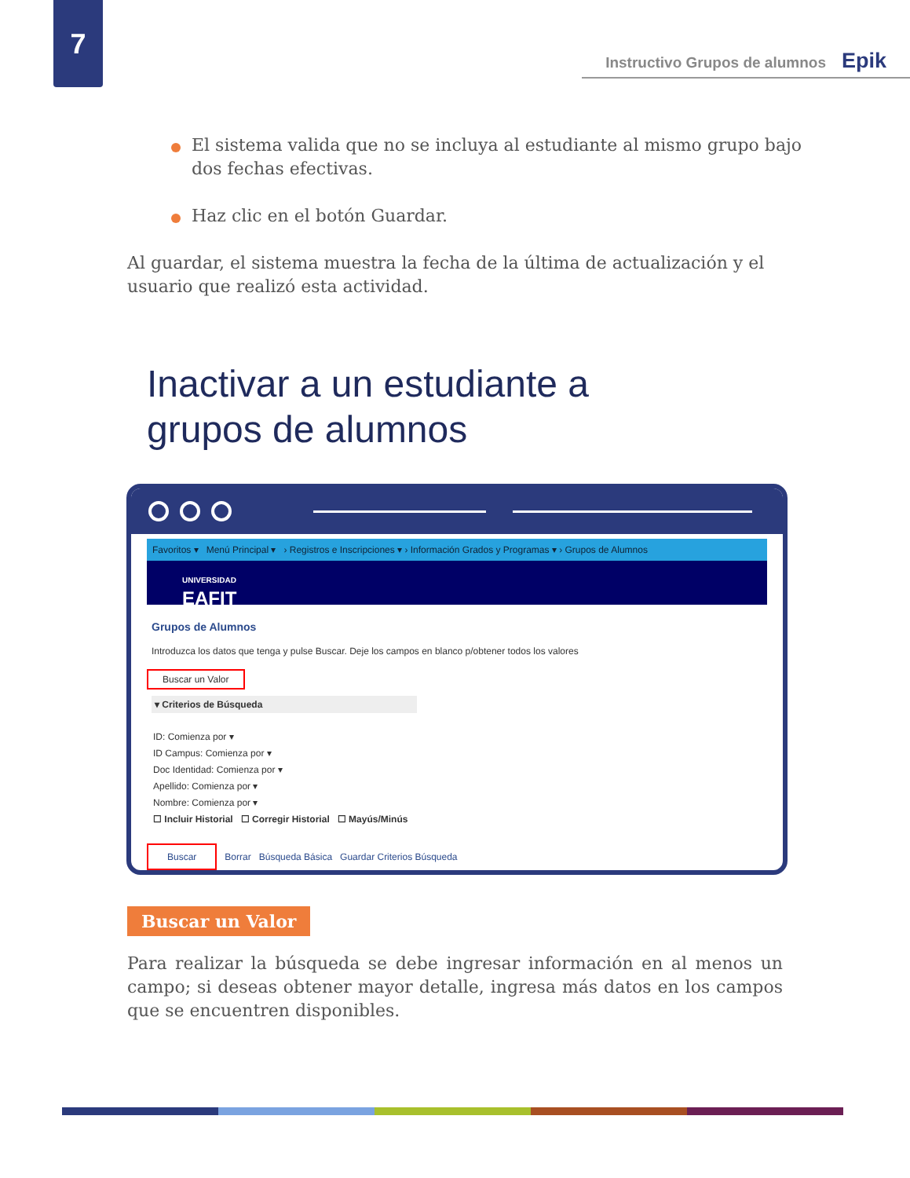7
Instructivo Grupos de alumnos Epik
El sistema valida que no se incluya al estudiante al mismo grupo bajo dos fechas efectivas.
Haz clic en el botón Guardar.
Al guardar, el sistema muestra la fecha de la última de actualización y el usuario que realizó esta actividad.
Inactivar a un estudiante a
grupos de alumnos
Favoritos ▾ Menú Principal ▾ › Registros e Inscripciones ▾ › Información Grados y Programas ▾ › Grupos de Alumnos
UNIVERSIDAD
EAFIT
Grupos de Alumnos
Introduzca los datos que tenga y pulse Buscar. Deje los campos en blanco p/obtener todos los valores
Buscar un Valor
▾ Criterios de Búsqueda
ID: Comienza por ▾
ID Campus: Comienza por ▾
Doc Identidad: Comienza por ▾
Apellido: Comienza por ▾
Nombre: Comienza por ▾
☐ Incluir Historial ☐ Corregir Historial ☐ Mayús/Minús
Buscar Borrar Búsqueda Básica Guardar Criterios Búsqueda
Buscar un Valor
Para realizar la búsqueda se debe ingresar información en al menos un campo; si deseas obtener mayor detalle, ingresa más datos en los campos que se encuentren disponibles.